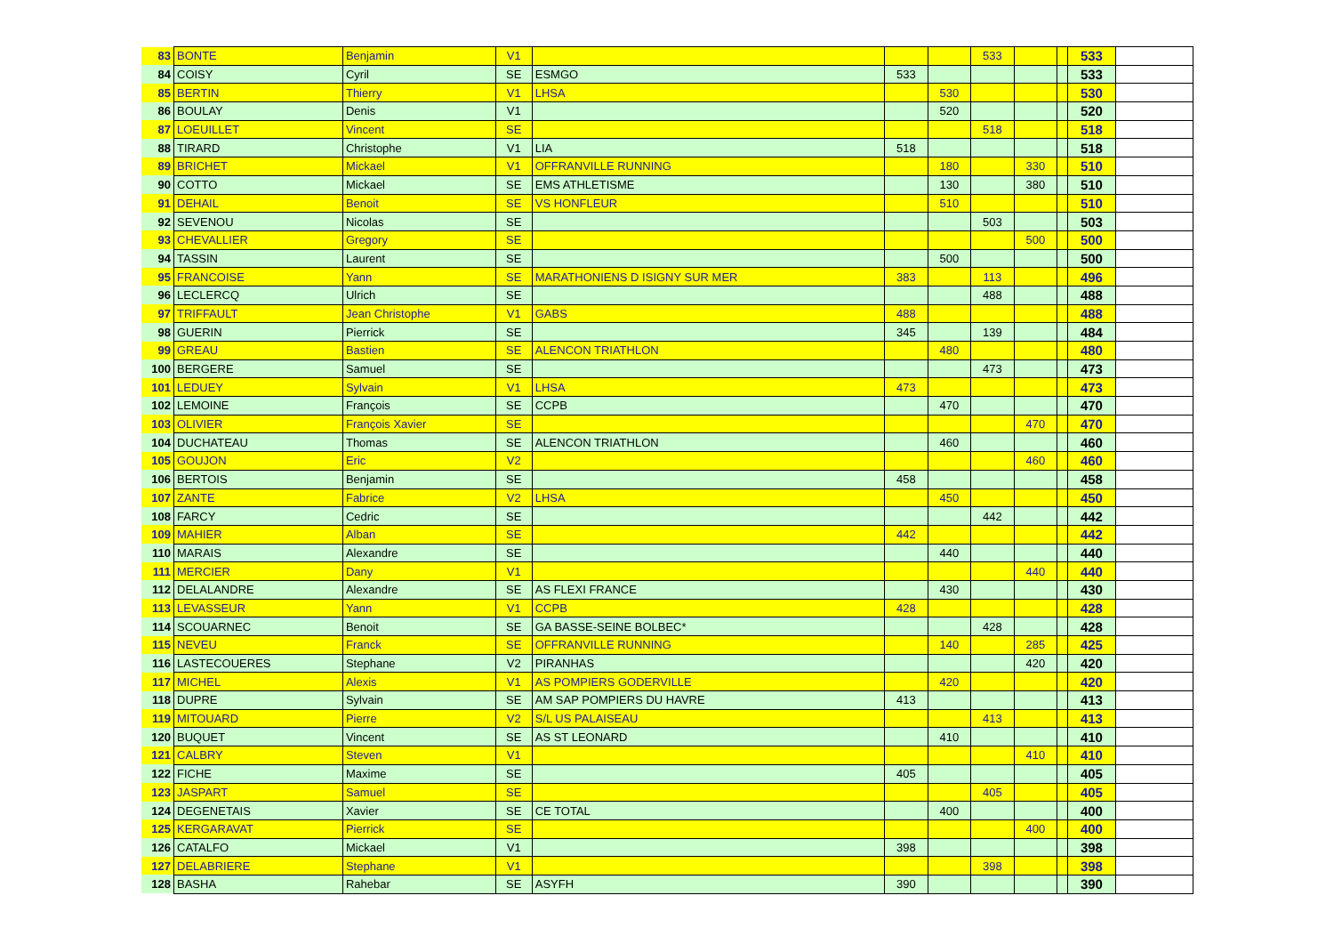| 83 | BONTE | Benjamin | V1 | | | | 533 | | | 533 | |
| 84 | COISY | Cyril | SE | ESMGO | 533 | | | | | 533 | |
| 85 | BERTIN | Thierry | V1 | LHSA | | 530 | | | | 530 | |
| 86 | BOULAY | Denis | V1 | | | 520 | | | | 520 | |
| 87 | LOEUILLET | Vincent | SE | | | | 518 | | | 518 | |
| 88 | TIRARD | Christophe | V1 | LIA | 518 | | | | | 518 | |
| 89 | BRICHET | Mickael | V1 | OFFRANVILLE RUNNING | | 180 | | 330 | | 510 | |
| 90 | COTTO | Mickael | SE | EMS ATHLETISME | | 130 | | 380 | | 510 | |
| 91 | DEHAIL | Benoit | SE | VS HONFLEUR | | 510 | | | | 510 | |
| 92 | SEVENOU | Nicolas | SE | | | | 503 | | | 503 | |
| 93 | CHEVALLIER | Gregory | SE | | | | | 500 | | 500 | |
| 94 | TASSIN | Laurent | SE | | | 500 | | | | 500 | |
| 95 | FRANCOISE | Yann | SE | MARATHONIENS D ISIGNY SUR MER | 383 | | 113 | | | 496 | |
| 96 | LECLERCQ | Ulrich | SE | | | | 488 | | | 488 | |
| 97 | TRIFFAULT | Jean Christophe | V1 | GABS | 488 | | | | | 488 | |
| 98 | GUERIN | Pierrick | SE | | 345 | | 139 | | | 484 | |
| 99 | GREAU | Bastien | SE | ALENCON TRIATHLON | | 480 | | | | 480 | |
| 100 | BERGERE | Samuel | SE | | | | 473 | | | 473 | |
| 101 | LEDUEY | Sylvain | V1 | LHSA | 473 | | | | | 473 | |
| 102 | LEMOINE | François | SE | CCPB | | 470 | | | | 470 | |
| 103 | OLIVIER | François Xavier | SE | | | | | 470 | | 470 | |
| 104 | DUCHATEAU | Thomas | SE | ALENCON TRIATHLON | | 460 | | | | 460 | |
| 105 | GOUJON | Eric | V2 | | | | | 460 | | 460 | |
| 106 | BERTOIS | Benjamin | SE | | 458 | | | | | 458 | |
| 107 | ZANTE | Fabrice | V2 | LHSA | | 450 | | | | 450 | |
| 108 | FARCY | Cedric | SE | | | | 442 | | | 442 | |
| 109 | MAHIER | Alban | SE | | 442 | | | | | 442 | |
| 110 | MARAIS | Alexandre | SE | | | 440 | | | | 440 | |
| 111 | MERCIER | Dany | V1 | | | | | 440 | | 440 | |
| 112 | DELALANDRE | Alexandre | SE | AS FLEXI FRANCE | | 430 | | | | 430 | |
| 113 | LEVASSEUR | Yann | V1 | CCPB | 428 | | | | | 428 | |
| 114 | SCOUARNEC | Benoit | SE | GA BASSE-SEINE BOLBEC* | | | 428 | | | 428 | |
| 115 | NEVEU | Franck | SE | OFFRANVILLE RUNNING | | 140 | | 285 | | 425 | |
| 116 | LASTECOUERES | Stephane | V2 | PIRANHAS | | | | 420 | | 420 | |
| 117 | MICHEL | Alexis | V1 | AS POMPIERS GODERVILLE | | 420 | | | | 420 | |
| 118 | DUPRE | Sylvain | SE | AM SAP POMPIERS DU HAVRE | 413 | | | | | 413 | |
| 119 | MITOUARD | Pierre | V2 | S/L US PALAISEAU | | | 413 | | | 413 | |
| 120 | BUQUET | Vincent | SE | AS ST LEONARD | | 410 | | | | 410 | |
| 121 | CALBRY | Steven | V1 | | | | | 410 | | 410 | |
| 122 | FICHE | Maxime | SE | | 405 | | | | | 405 | |
| 123 | JASPART | Samuel | SE | | | | 405 | | | 405 | |
| 124 | DEGENETAIS | Xavier | SE | CE TOTAL | | 400 | | | | 400 | |
| 125 | KERGARAVAT | Pierrick | SE | | | | | 400 | | 400 | |
| 126 | CATALFO | Mickael | V1 | | 398 | | | | | 398 | |
| 127 | DELABRIERE | Stephane | V1 | | | | 398 | | | 398 | |
| 128 | BASHA | Rahebar | SE | ASYFH | 390 | | | | | 390 | |